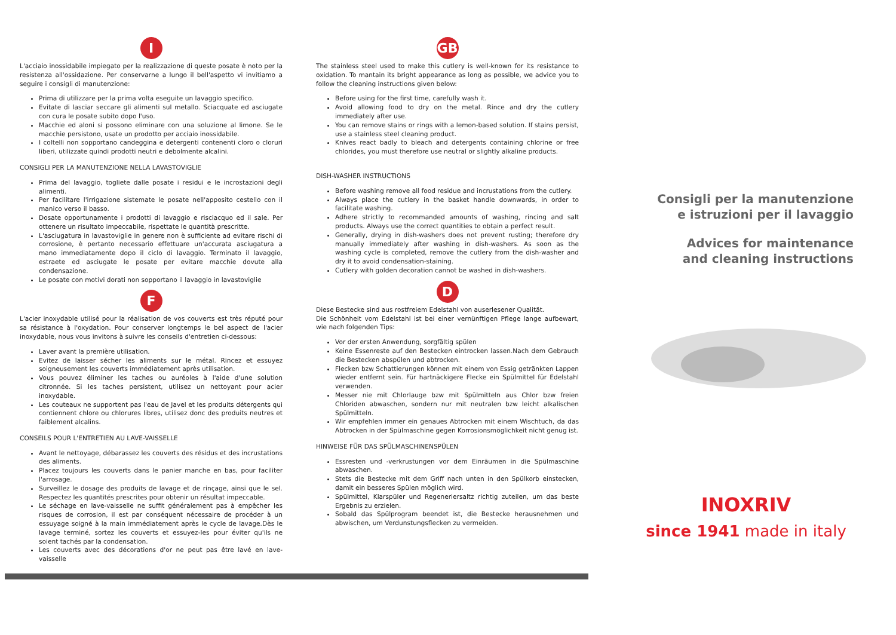I
L'acciaio inossidabile impiegato per la realizzazione di queste posate è noto per la resistenza all'ossidazione. Per conservarne a lungo il bell'aspetto vi invitiamo a seguire i consigli di manutenzione:
Prima di utilizzare per la prima volta eseguite un lavaggio specifico.
Evitate di lasciar seccare gli alimenti sul metallo. Sciacquate ed asciugate con cura le posate subito dopo l'uso.
Macchie ed aloni si possono eliminare con una soluzione al limone. Se le macchie persistono, usate un prodotto per acciaio inossidabile.
I coltelli non sopportano candeggina e detergenti contenenti cloro o cloruri liberi, utilizzate quindi prodotti neutri e debolmente alcalini.
CONSIGLI PER LA MANUTENZIONE NELLA LAVASTOVIGLIE
Prima del lavaggio, togliete dalle posate i residui e le incrostazioni degli alimenti.
Per facilitare l'irrigazione sistemate le posate nell'apposito cestello con il manico verso il basso.
Dosate opportunamente i prodotti di lavaggio e risciacquo ed il sale. Per ottenere un risultato impeccabile, rispettate le quantità prescritte.
L'asciugatura in lavastoviglie in genere non è sufficiente ad evitare rischi di corrosione, è pertanto necessario effettuare un'accurata asciugatura a mano immediatamente dopo il ciclo di lavaggio. Terminato il lavaggio, estraete ed asciugate le posate per evitare macchie dovute alla condensazione.
Le posate con motivi dorati non sopportano il lavaggio in lavastoviglie
F
L'acier inoxydable utilisé pour la réalisation de vos couverts est très réputé pour sa résistance à l'oxydation. Pour conserver longtemps le bel aspect de l'acier inoxydable, nous vous invitons à suivre les conseils d'entretien ci-dessous:
Laver avant la première utilisation.
Evitez de laisser sécher les aliments sur le métal. Rincez et essuyez soigneusement les couverts immédiatement après utilisation.
Vous pouvez éliminer les taches ou auréoles à l'aide d'une solution citronnée. Si les taches persistent, utilisez un nettoyant pour acier inoxydable.
Les couteaux ne supportent pas l'eau de Javel et les produits détergents qui contiennent chlore ou chlorures libres, utilisez donc des produits neutres et faiblement alcalins.
CONSEILS POUR L'ENTRETIEN AU LAVE-VAISSELLE
Avant le nettoyage, débarassez les couverts des résidus et des incrustations des aliments.
Placez toujours les couverts dans le panier manche en bas, pour faciliter l'arrosage.
Surveillez le dosage des produits de lavage et de rinçage, ainsi que le sel. Respectez les quantités prescrites pour obtenir un résultat impeccable.
Le séchage en lave-vaisselle ne suffit généralement pas à empêcher les risques de corrosion, il est par conséquent nécessaire de procéder à un essuyage soigné à la main immédiatement après le cycle de lavage.Dès le lavage terminé, sortez les couverts et essuyez-les pour éviter qu'ils ne soient tachés par la condensation.
Les couverts avec des décorations d'or ne peut pas être lavé en lave-vaisselle
GB
The stainless steel used to make this cutlery is well-known for its resistance to oxidation. To mantain its bright appearance as long as possible, we advice you to follow the cleaning instructions given below:
Before using for the first time, carefully wash it.
Avoid allowing food to dry on the metal. Rince and dry the cutlery immediately after use.
You can remove stains or rings with a lemon-based solution. If stains persist, use a stainless steel cleaning product.
Knives react badly to bleach and detergents containing chlorine or free chlorides, you must therefore use neutral or slightly alkaline products.
DISH-WASHER INSTRUCTIONS
Before washing remove all food residue and incrustations from the cutlery.
Always place the cutlery in the basket handle downwards, in order to facilitate washing.
Adhere strictly to recommanded amounts of washing, rincing and salt products. Always use the correct quantities to obtain a perfect result.
Generally, drying in dish-washers does not prevent rusting; therefore dry manually immediately after washing in dish-washers. As soon as the washing cycle is completed, remove the cutlery from the dish-washer and dry it to avoid condensation-staining.
Cutlery with golden decoration cannot be washed in dish-washers.
D
Diese Bestecke sind aus rostfreiem Edelstahl von auserlesener Qualität.
Die Schönheit vom Edelstahl ist bei einer vernünftigen Pflege lange aufbewart, wie nach folgenden Tips:
Vor der ersten Anwendung, sorgfältig spülen
Keine Essenreste auf den Bestecken eintrocken lassen.Nach dem Gebrauch die Bestecken abspülen und abtrocken.
Flecken bzw Schattierungen können mit einem von Essig getränkten Lappen wieder entfernt sein. Für hartnäckigere Flecke ein Spülmittel für Edelstahl verwenden.
Messer nie mit Chlorlauge bzw mit Spülmitteln aus Chlor bzw freien Chloriden abwaschen, sondern nur mit neutralen bzw leicht alkalischen Spülmitteln.
Wir empfehlen immer ein genaues Abtrocken mit einem Wischtuch, da das Abtrocken in der Spülmaschine gegen Korrosionsmöglichkeit nicht genug ist.
HINWEISE FÜR DAS SPÜLMASCHINENSPÜLEN
Essresten und -verkrustungen vor dem Einräumen in die Spülmaschine abwaschen.
Stets die Bestecke mit dem Griff nach unten in den Spülkorb einstecken, damit ein besseres Spülen möglich wird.
Spülmittel, Klarspüler und Regeneriersaltz richtig zuteilen, um das beste Ergebnis zu erzielen.
Sobald das Spülprogram beendet ist, die Bestecke herausnehmen und abwischen, um Verdunstungsflecken zu vermeiden.
Consigli per la manutenzione
e istruzioni per il lavaggio
Advices for maintenance
and cleaning instructions
INOXRIV
since 1941 made in italy